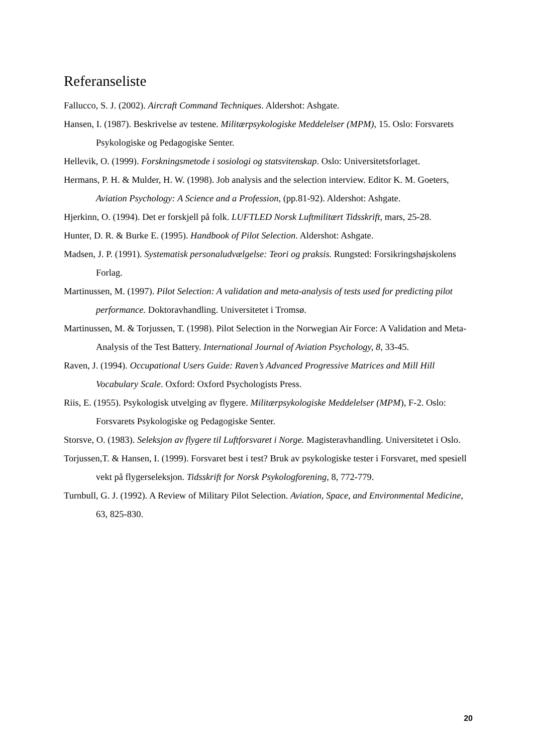Referanseliste
Fallucco, S. J. (2002). Aircraft Command Techniques. Aldershot: Ashgate.
Hansen, I. (1987). Beskrivelse av testene. Militærpsykologiske Meddelelser (MPM), 15. Oslo: Forsvarets Psykologiske og Pedagogiske Senter.
Hellevik, O. (1999). Forskningsmetode i sosiologi og statsvitenskap. Oslo: Universitetsforlaget.
Hermans, P. H. & Mulder, H. W. (1998). Job analysis and the selection interview. Editor K. M. Goeters, Aviation Psychology: A Science and a Profession, (pp.81-92). Aldershot: Ashgate.
Hjerkinn, O. (1994). Det er forskjell på folk. LUFTLED Norsk Luftmilitært Tidsskrift, mars, 25-28.
Hunter, D. R. & Burke E. (1995). Handbook of Pilot Selection. Aldershot: Ashgate.
Madsen, J. P. (1991). Systematisk personaludvælgelse: Teori og praksis. Rungsted: Forsikringshøjskolens Forlag.
Martinussen, M. (1997). Pilot Selection: A validation and meta-analysis of tests used for predicting pilot performance. Doktoravhandling. Universitetet i Tromsø.
Martinussen, M. & Torjussen, T. (1998). Pilot Selection in the Norwegian Air Force: A Validation and Meta-Analysis of the Test Battery. International Journal of Aviation Psychology, 8, 33-45.
Raven, J. (1994). Occupational Users Guide: Raven’s Advanced Progressive Matrices and Mill Hill Vocabulary Scale. Oxford: Oxford Psychologists Press.
Riis, E. (1955). Psykologisk utvelging av flygere. Militærpsykologiske Meddelelser (MPM), F-2. Oslo: Forsvarets Psykologiske og Pedagogiske Senter.
Storsve, O. (1983). Seleksjon av flygere til Luftforsvaret i Norge. Magisteravhandling. Universitetet i Oslo.
Torjussen,T. & Hansen, I. (1999). Forsvaret best i test? Bruk av psykologiske tester i Forsvaret, med spesiell vekt på flygerseleksjon. Tidsskrift for Norsk Psykologforening, 8, 772-779.
Turnbull, G. J. (1992). A Review of Military Pilot Selection. Aviation, Space, and Environmental Medicine, 63, 825-830.
20